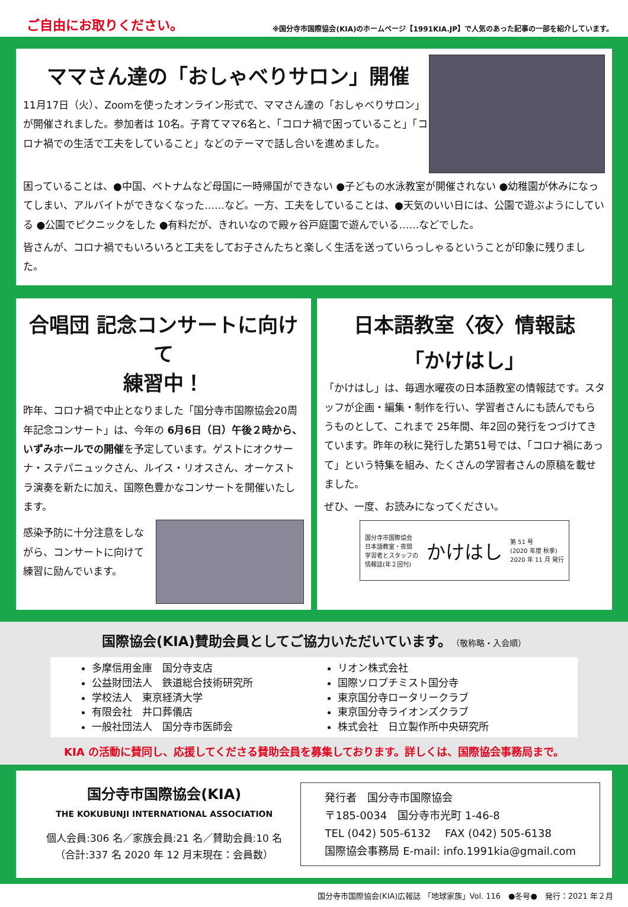ご自由にお取りください。
※国分寺市国際協会(KIA)のホームページ【1991KIA.JP】で人気のあった記事の一部を紹介しています。
ママさん達の「おしゃべりサロン」開催
11月17日（火）、Zoomを使ったオンライン形式で、ママさん達の「おしゃべりサロン」が開催されました。参加者は 10名。子育てママ6名と、「コロナ禍で困っていること」「コロナ禍での生活で工夫をしていること」などのテーマで話し合いを進めました。
困っていることは、●中国、ベトナムなど母国に一時帰国ができない ●子どもの水泳教室が開催されない ●幼稚園が休みになってしまい、アルバイトができなくなった……など。一方、工夫をしていることは、●天気のいい日には、公園で遊ぶようにしている ●公園でピクニックをした ●有料だが、きれいなので殿ヶ谷戸庭園で遊んでいる……などでした。
皆さんが、コロナ禍でもいろいろと工夫をしてお子さんたちと楽しく生活を送っていらっしゃるということが印象に残りました。
合唱団 記念コンサートに向けて
練習中！
昨年、コロナ禍で中止となりました「国分寺市国際協会20周年記念コンサート」は、今年の 6月6日（日）午後２時から、いずみホールでの開催を予定しています。ゲストにオクサーナ・ステパニュックさん、ルイス・リオスさん、オーケストラ演奏を新たに加え、国際色豊かなコンサートを開催いたします。
感染予防に十分注意をしながら、コンサートに向けて練習に励んでいます。
日本語教室〈夜〉情報誌
「かけはし」
「かけはし」は、毎週水曜夜の日本語教室の情報誌です。スタッフが企画・編集・制作を行い、学習者さんにも読んでもらうものとして、これまで 25年間、年2回の発行をつづけてきています。昨年の秋に発行した第51号では、「コロナ禍にあって」という特集を組み、たくさんの学習者さんの原稿を載せました。
ぜひ、一度、お読みになってください。
国分寺市国際協会
日本語教室・夜間
学習者とスタッフの
情報誌(年２回刊)
かけはし
第 51 号
(2020 年度 秋季)
2020 年 11 月 発行
国際協会(KIA)賛助会員としてご協力いただいています。（敬称略・入会順）
多摩信用金庫　国分寺支店
公益財団法人　鉄道総合技術研究所
学校法人　東京経済大学
有限会社　井口葬儀店
一般社団法人　国分寺市医師会
リオン株式会社
国際ソロプチミスト国分寺
東京国分寺ロータリークラブ
東京国分寺ライオンズクラブ
株式会社　日立製作所中央研究所
KIA の活動に賛同し、応援してくださる賛助会員を募集しております。詳しくは、国際協会事務局まで。
国分寺市国際協会(KIA)
THE KOKUBUNJI INTERNATIONAL ASSOCIATION
個人会員:306 名／家族会員:21 名／賛助会員:10 名
（合計:337 名 2020 年 12 月末現在：会員数）
発行者　国分寺市国際協会
〒185-0034　国分寺市光町 1-46-8
TEL (042) 505-6132　 FAX (042) 505-6138
国際協会事務局 E-mail: info.1991kia@gmail.com
国分寺市国際協会(KIA)広報誌 「地球家族」Vol. 116　●冬号●　発行：2021 年２月